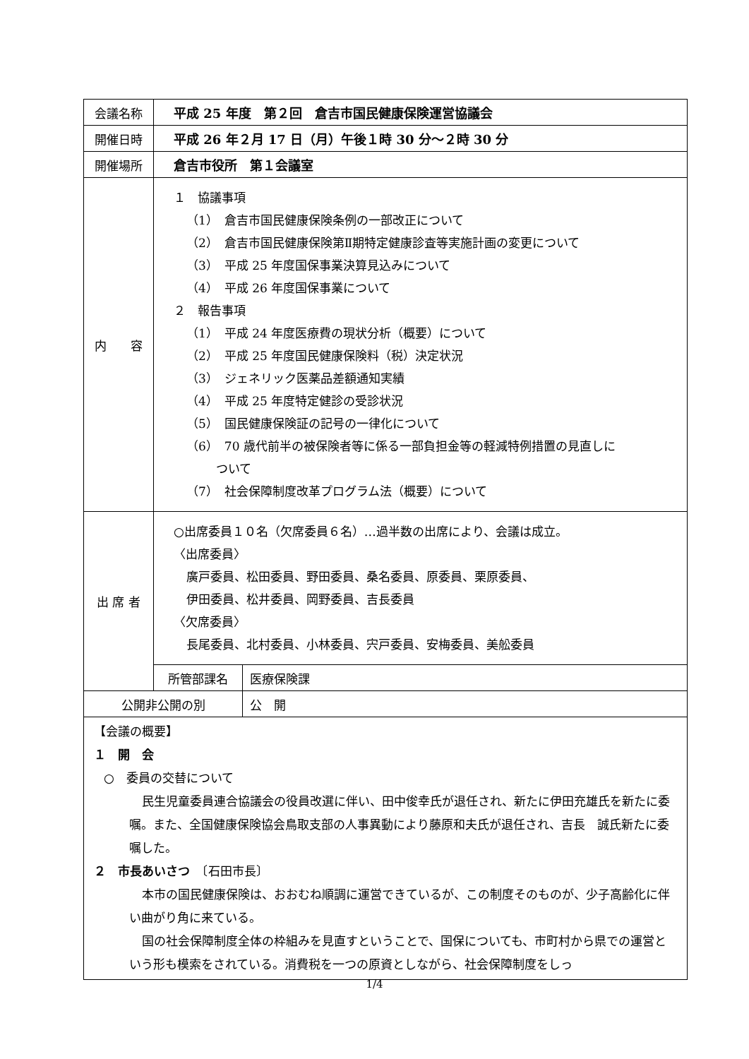| 会議名称 | 平成 25 年度 第２回 倉吉市国民健康保険運営協議会 | |
| 開催日時 | 平成 26 年２月 17 日（月）午後１時 30 分～２時 30 分 | |
| 開催場所 | 倉吉市役所 第１会議室 | |
| 内 容 | １ 協議事項 （1） 倉吉市国民健康保険条例の一部改正について （2） 倉吉市国民健康保険第Ⅱ期特定健康診査等実施計画の変更について （3） 平成 25 年度国保事業決算見込みについて （4） 平成 26 年度国保事業について ２ 報告事項 （1） 平成 24 年度医療費の現状分析（概要）について （2） 平成 25 年度国民健康保険料（税）決定状況 （3） ジェネリック医薬品差額通知実績 （4） 平成 25 年度特定健診の受診状況 （5） 国民健康保険証の記号の一律化について （6） 70 歳代前半の被保険者等に係る一部負担金等の軽減特例措置の見直しに ついて （7） 社会保障制度改革プログラム法（概要）について | |
| 出 席 者 | ○出席委員１０名（欠席委員６名）…過半数の出席により、会議は成立。 〈出席委員〉 廣戸委員、松田委員、野田委員、桑名委員、原委員、栗原委員、 伊田委員、松井委員、岡野委員、吉長委員 〈欠席委員〉 長尾委員、北村委員、小林委員、宍戸委員、安梅委員、美舩委員 | |
| | 所管部課名 | 医療保険課 |
| 公開非公開の別 | | 公 開 |
| 【会議の概要】 １ 開 会 ○ 委員の交替について 民生児童委員連合協議会の役員改選に伴い、田中俊幸氏が退任され、新たに伊田充雄氏を新たに委嘱。また、全国健康保険協会鳥取支部の人事異動により藤原和夫氏が退任され、吉長 誠氏新たに委嘱した。 ２ 市長あいさつ 〔石田市長〕 本市の国民健康保険は、おおむね順調に運営できているが、この制度そのものが、少子高齢化に伴い曲がり角に来ている。 国の社会保障制度全体の枠組みを見直すということで、国保についても、市町村から県での運営という形も模索をされている。消費税を一つの原資としながら、社会保障制度をしっ | | |
1/4